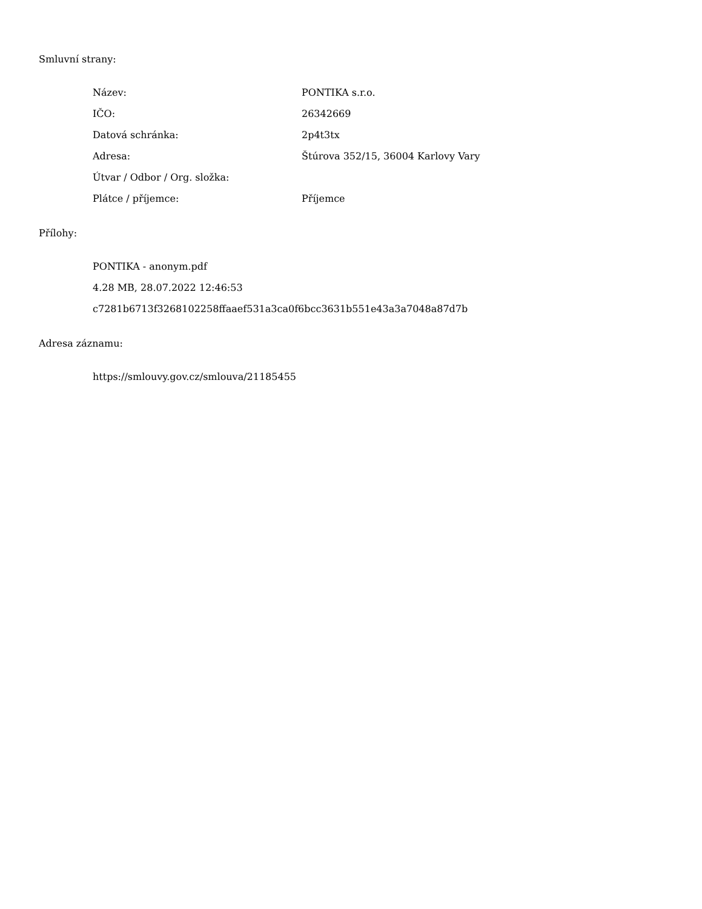Smluvní strany:
| Název: | PONTIKA s.r.o. |
| IČO: | 26342669 |
| Datová schránka: | 2p4t3tx |
| Adresa: | Štúrova 352/15, 36004 Karlovy Vary |
| Útvar / Odbor / Org. složka: | |
| Plátce / příjemce: | Příjemce |
Přílohy:
PONTIKA - anonym.pdf
4.28 MB, 28.07.2022 12:46:53
c7281b6713f3268102258ffaaef531a3ca0f6bcc3631b551e43a3a7048a87d7b
Adresa záznamu:
https://smlouvy.gov.cz/smlouva/21185455